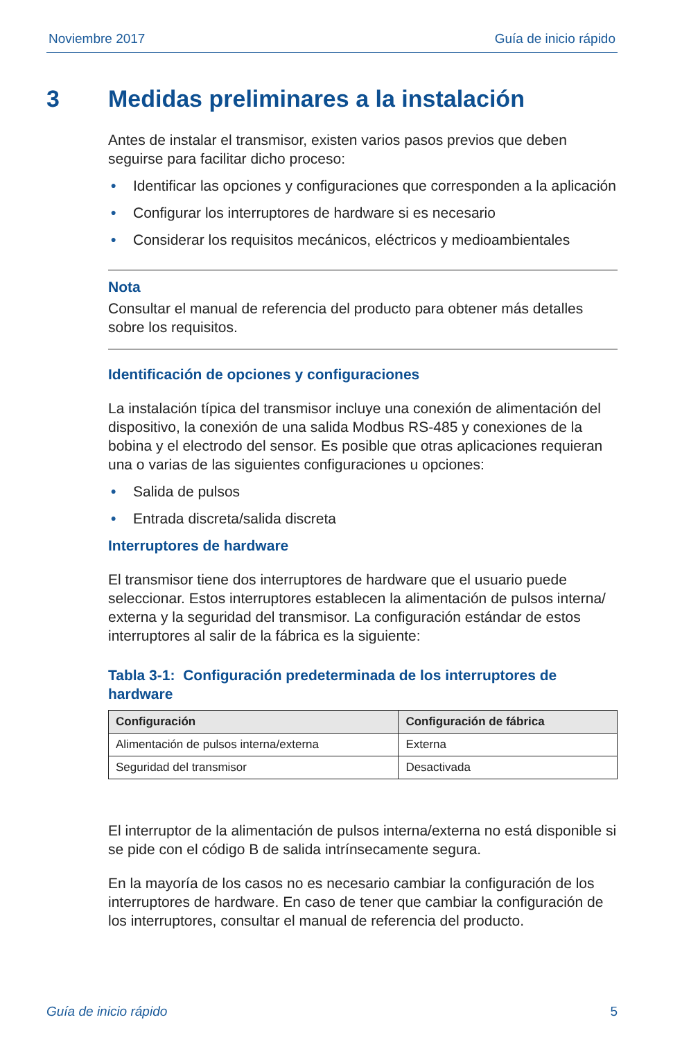Noviembre 2017 Guía de inicio rápido
3 Medidas preliminares a la instalación
Antes de instalar el transmisor, existen varios pasos previos que deben seguirse para facilitar dicho proceso:
• Identificar las opciones y configuraciones que corresponden a la aplicación
• Configurar los interruptores de hardware si es necesario
• Considerar los requisitos mecánicos, eléctricos y medioambientales
Nota
Consultar el manual de referencia del producto para obtener más detalles sobre los requisitos.
Identificación de opciones y configuraciones
La instalación típica del transmisor incluye una conexión de alimentación del dispositivo, la conexión de una salida Modbus RS-485 y conexiones de la bobina y el electrodo del sensor. Es posible que otras aplicaciones requieran una o varias de las siguientes configuraciones u opciones:
• Salida de pulsos
• Entrada discreta/salida discreta
Interruptores de hardware
El transmisor tiene dos interruptores de hardware que el usuario puede seleccionar. Estos interruptores establecen la alimentación de pulsos interna/ externa y la seguridad del transmisor. La configuración estándar de estos interruptores al salir de la fábrica es la siguiente:
Tabla 3-1: Configuración predeterminada de los interruptores de hardware
| Configuración | Configuración de fábrica |
| --- | --- |
| Alimentación de pulsos interna/externa | Externa |
| Seguridad del transmisor | Desactivada |
El interruptor de la alimentación de pulsos interna/externa no está disponible si se pide con el código B de salida intrínsecamente segura.
En la mayoría de los casos no es necesario cambiar la configuración de los interruptores de hardware. En caso de tener que cambiar la configuración de los interruptores, consultar el manual de referencia del producto.
Guía de inicio rápido 5